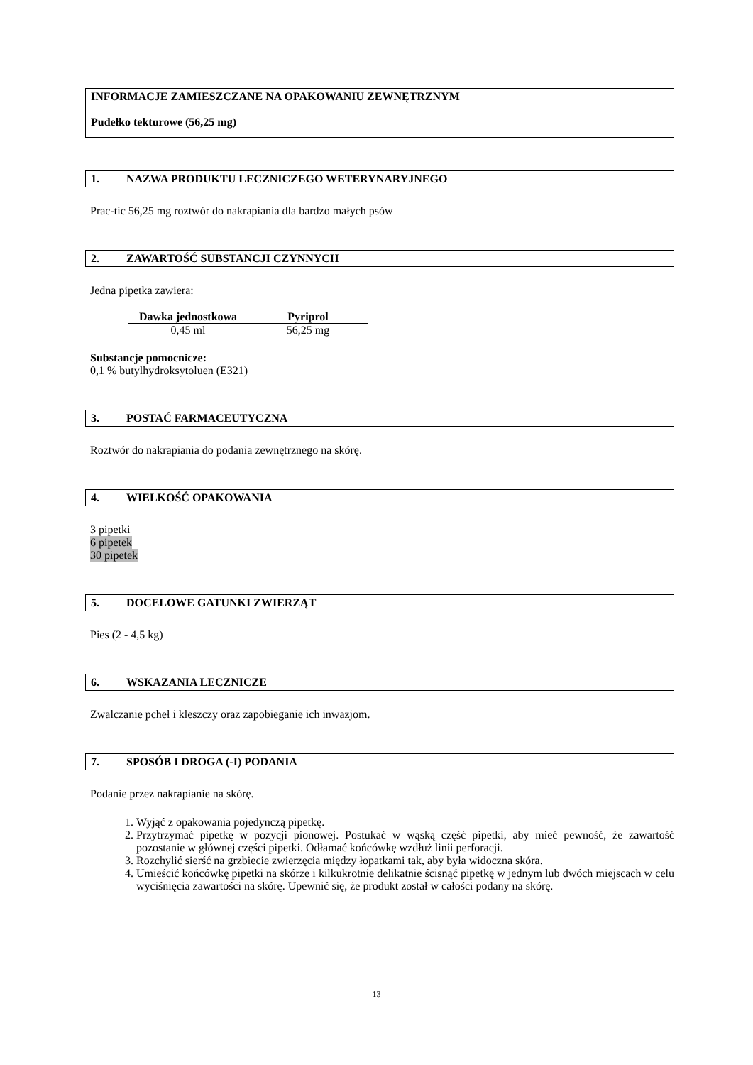INFORMACJE ZAMIESZCZANE NA OPAKOWANIU ZEWNĘTRZNYM
Pudełko tekturowe (56,25 mg)
1. NAZWA PRODUKTU LECZNICZEGO WETERYNARYJNEGO
Prac-tic 56,25 mg roztwór do nakrapiania dla bardzo małych psów
2. ZAWARTOŚĆ SUBSTANCJI CZYNNYCH
Jedna pipetka zawiera:
| Dawka jednostkowa | Pyriprol |
| --- | --- |
| 0,45 ml | 56,25 mg |
Substancje pomocnicze:
0,1 % butylhydroksytoluen (E321)
3. POSTAĆ FARMACEUTYCZNA
Roztwór do nakrapiania do podania zewnętrznego na skórę.
4. WIELKOŚĆ OPAKOWANIA
3 pipetki
6 pipetek
30 pipetek
5. DOCELOWE GATUNKI ZWIERZĄT
Pies (2 - 4,5 kg)
6. WSKAZANIA LECZNICZE
Zwalczanie pcheł i kleszczy oraz zapobieganie ich inwazjom.
7. SPOSÓB I DROGA (-I) PODANIA
Podanie przez nakrapianie na skórę.
1. Wyjąć z opakowania pojedynczą pipetkę.
2. Przytrzymać pipetkę w pozycji pionowej. Postukać w wąską część pipetki, aby mieć pewność, że zawartość pozostanie w głównej części pipetki. Odłamać końcówkę wzdłuż linii perforacji.
3. Rozchylić sierść na grzbiecie zwierzęcia między łopatkami tak, aby była widoczna skóra.
4. Umieścić końcówkę pipetki na skórze i kilkukrotnie delikatnie ścisnąć pipetkę w jednym lub dwóch miejscach w celu wyciśnięcia zawartości na skórę. Upewnić się, że produkt został w całości podany na skórę.
13